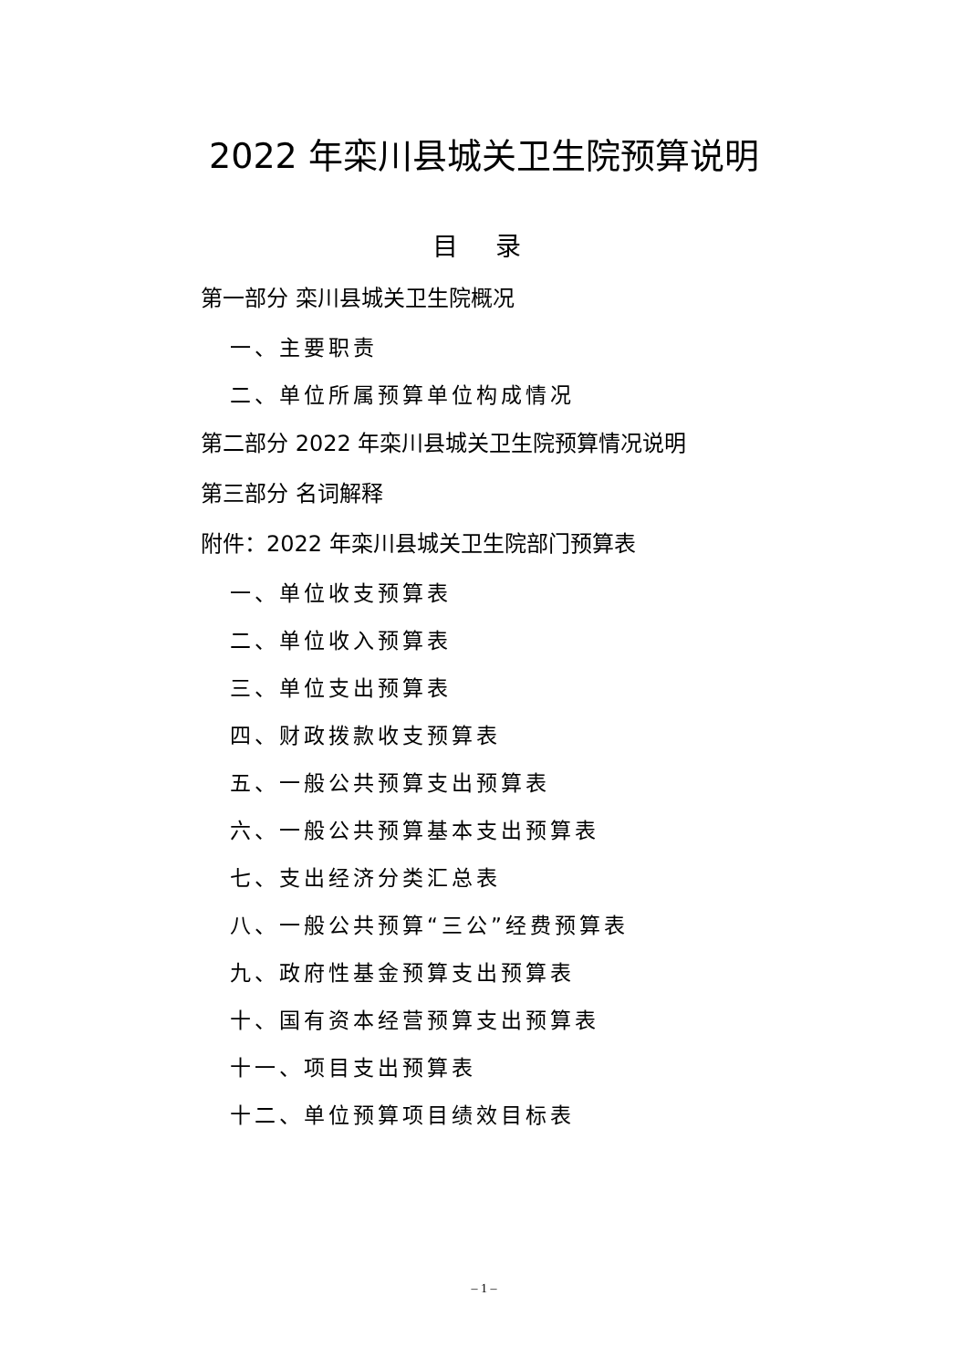2022 年栾川县城关卫生院预算说明
目 录
第一部分 栾川县城关卫生院概况
一、主要职责
二、单位所属预算单位构成情况
第二部分 2022 年栾川县城关卫生院预算情况说明
第三部分 名词解释
附件：2022 年栾川县城关卫生院部门预算表
一、单位收支预算表
二、单位收入预算表
三、单位支出预算表
四、财政拨款收支预算表
五、一般公共预算支出预算表
六、一般公共预算基本支出预算表
七、支出经济分类汇总表
八、一般公共预算“三公”经费预算表
九、政府性基金预算支出预算表
十、国有资本经营预算支出预算表
十一、项目支出预算表
十二、单位预算项目绩效目标表
– 1 –